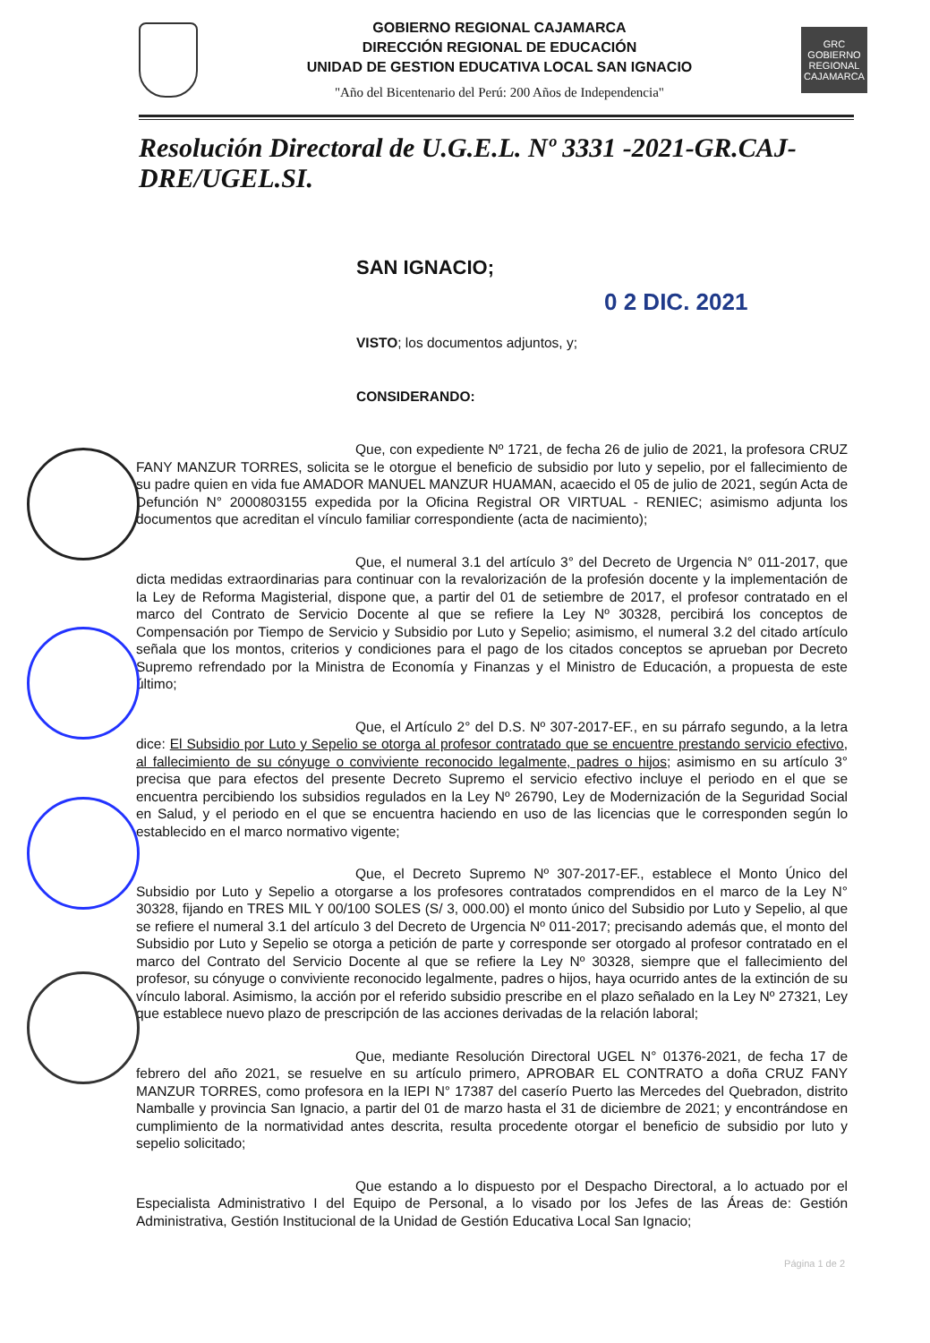GOBIERNO REGIONAL CAJAMARCA
DIRECCIÓN REGIONAL DE EDUCACIÓN
UNIDAD DE GESTION EDUCATIVA LOCAL SAN IGNACIO
"Año del Bicentenario del Perú: 200 Años de Independencia"
GRC
GOBIERNO REGIONAL CAJAMARCA
Resolución Directoral de U.G.E.L. Nº 3331 -2021-GR.CAJ-DRE/UGEL.SI.
SAN IGNACIO;
0 2 DIC. 2021
VISTO; los documentos adjuntos, y;
CONSIDERANDO:
Que, con expediente Nº 1721, de fecha 26 de julio de 2021, la profesora CRUZ FANY MANZUR TORRES, solicita se le otorgue el beneficio de subsidio por luto y sepelio, por el fallecimiento de su padre quien en vida fue AMADOR MANUEL MANZUR HUAMAN, acaecido el 05 de julio de 2021, según Acta de Defunción N° 2000803155 expedida por la Oficina Registral OR VIRTUAL - RENIEC; asimismo adjunta los documentos que acreditan el vínculo familiar correspondiente (acta de nacimiento);
Que, el numeral 3.1 del artículo 3° del Decreto de Urgencia N° 011-2017, que dicta medidas extraordinarias para continuar con la revalorización de la profesión docente y la implementación de la Ley de Reforma Magisterial, dispone que, a partir del 01 de setiembre de 2017, el profesor contratado en el marco del Contrato de Servicio Docente al que se refiere la Ley Nº 30328, percibirá los conceptos de Compensación por Tiempo de Servicio y Subsidio por Luto y Sepelio; asimismo, el numeral 3.2 del citado artículo señala que los montos, criterios y condiciones para el pago de los citados conceptos se aprueban por Decreto Supremo refrendado por la Ministra de Economía y Finanzas y el Ministro de Educación, a propuesta de este último;
Que, el Artículo 2° del D.S. Nº 307-2017-EF., en su párrafo segundo, a la letra dice: El Subsidio por Luto y Sepelio se otorga al profesor contratado que se encuentre prestando servicio efectivo, al fallecimiento de su cónyuge o conviviente reconocido legalmente, padres o hijos; asimismo en su artículo 3° precisa que para efectos del presente Decreto Supremo el servicio efectivo incluye el periodo en el que se encuentra percibiendo los subsidios regulados en la Ley Nº 26790, Ley de Modernización de la Seguridad Social en Salud, y el periodo en el que se encuentra haciendo en uso de las licencias que le corresponden según lo establecido en el marco normativo vigente;
Que, el Decreto Supremo Nº 307-2017-EF., establece el Monto Único del Subsidio por Luto y Sepelio a otorgarse a los profesores contratados comprendidos en el marco de la Ley N° 30328, fijando en TRES MIL Y 00/100 SOLES (S/ 3, 000.00) el monto único del Subsidio por Luto y Sepelio, al que se refiere el numeral 3.1 del artículo 3 del Decreto de Urgencia Nº 011-2017; precisando además que, el monto del Subsidio por Luto y Sepelio se otorga a petición de parte y corresponde ser otorgado al profesor contratado en el marco del Contrato del Servicio Docente al que se refiere la Ley Nº 30328, siempre que el fallecimiento del profesor, su cónyuge o conviviente reconocido legalmente, padres o hijos, haya ocurrido antes de la extinción de su vínculo laboral. Asimismo, la acción por el referido subsidio prescribe en el plazo señalado en la Ley Nº 27321, Ley que establece nuevo plazo de prescripción de las acciones derivadas de la relación laboral;
Que, mediante Resolución Directoral UGEL N° 01376-2021, de fecha 17 de febrero del año 2021, se resuelve en su artículo primero, APROBAR EL CONTRATO a doña CRUZ FANY MANZUR TORRES, como profesora en la IEPI N° 17387 del caserío Puerto las Mercedes del Quebradon, distrito Namballe y provincia San Ignacio, a partir del 01 de marzo hasta el 31 de diciembre de 2021; y encontrándose en cumplimiento de la normatividad antes descrita, resulta procedente otorgar el beneficio de subsidio por luto y sepelio solicitado;
Que estando a lo dispuesto por el Despacho Directoral, a lo actuado por el Especialista Administrativo I del Equipo de Personal, a lo visado por los Jefes de las Áreas de: Gestión Administrativa, Gestión Institucional de la Unidad de Gestión Educativa Local San Ignacio;
Página 1 de 2